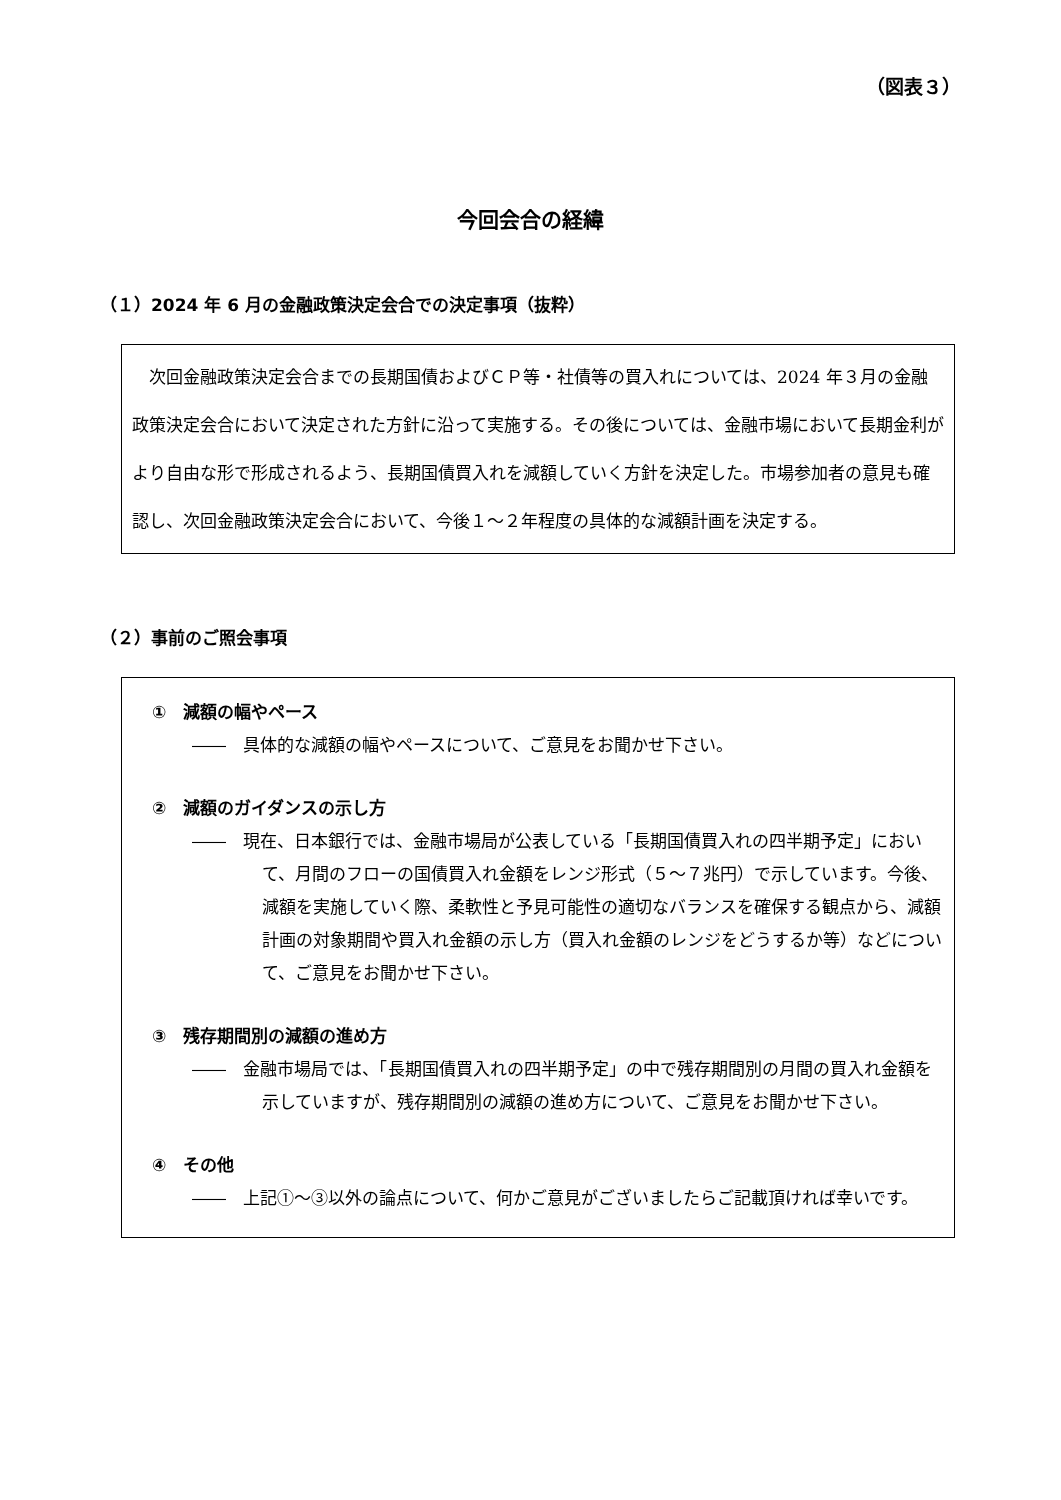（図表３）
今回会合の経緯
（１）2024 年 6 月の金融政策決定会合での決定事項（抜粋）
　次回金融政策決定会合までの長期国債およびＣＰ等・社債等の買入れについては、2024 年３月の金融政策決定会合において決定された方針に沿って実施する。その後については、金融市場において長期金利がより自由な形で形成されるよう、長期国債買入れを減額していく方針を決定した。市場参加者の意見も確認し、次回金融政策決定会合において、今後１～２年程度の具体的な減額計画を決定する。
（２）事前のご照会事項
①　減額の幅やペース
――　具体的な減額の幅やペースについて、ご意見をお聞かせ下さい。
②　減額のガイダンスの示し方
――　現在、日本銀行では、金融市場局が公表している「長期国債買入れの四半期予定」において、月間のフローの国債買入れ金額をレンジ形式（５～７兆円）で示しています。今後、減額を実施していく際、柔軟性と予見可能性の適切なバランスを確保する観点から、減額計画の対象期間や買入れ金額の示し方（買入れ金額のレンジをどうするか等）などについて、ご意見をお聞かせ下さい。
③　残存期間別の減額の進め方
――　金融市場局では、「長期国債買入れの四半期予定」の中で残存期間別の月間の買入れ金額を示していますが、残存期間別の減額の進め方について、ご意見をお聞かせ下さい。
④　その他
――　上記①～③以外の論点について、何かご意見がございましたらご記載頂ければ幸いです。